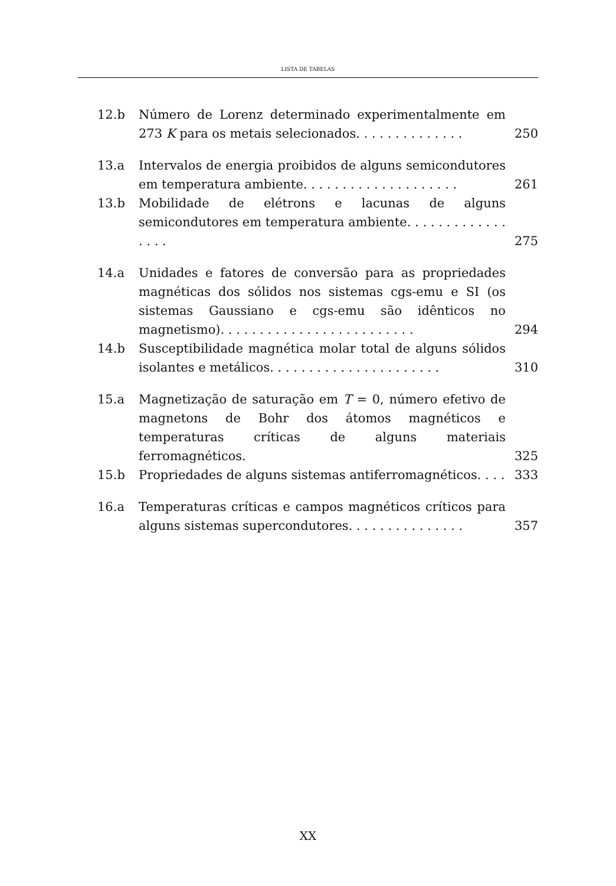LISTA DE TABELAS
12.b Número de Lorenz determinado experimentalmente em 273 K para os metais selecionados. . . . . . . . . . . . . .
250
13.a Intervalos de energia proibidos de alguns semicondutores em temperatura ambiente. . . . . . . . . . . . . . . . . . . .
261
13.b Mobilidade de elétrons e lacunas de alguns semicondutores em temperatura ambiente. . . . . . . . . . . . . . . . .
275
14.a Unidades e fatores de conversão para as propriedades magnéticas dos sólidos nos sistemas cgs-emu e SI (os sistemas Gaussiano e cgs-emu são idênticos no magnetismo). . . . . . . . . . . . . . . . . . . . . . . . .
294
14.b Susceptibilidade magnética molar total de alguns sólidos isolantes e metálicos. . . . . . . . . . . . . . . . . . . . . .
310
15.a Magnetização de saturação em T = 0, número efetivo de magnetons de Bohr dos átomos magnéticos e temperaturas críticas de alguns materiais ferromagnéticos.
325
15.b Propriedades de alguns sistemas antiferromagnéticos. . . .
333
16.a Temperaturas críticas e campos magnéticos críticos para alguns sistemas supercondutores. . . . . . . . . . . . . . .
357
XX